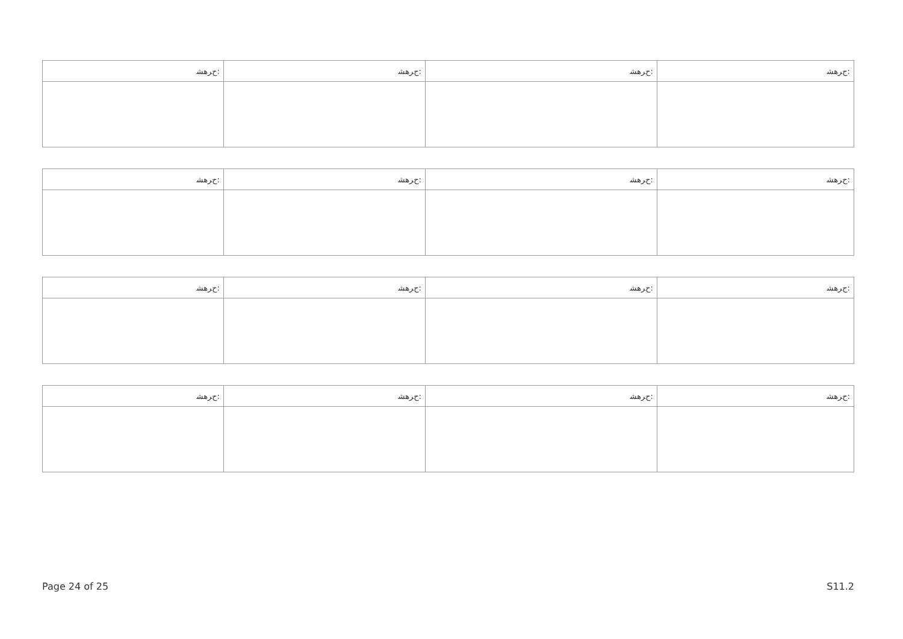| ﺡﺮﻫﺸ: | ﺡﺮﻫﺸ: | ﺡﺮﻫﺸ: | ﺡﺮﻫﺸ: |
| --- | --- | --- | --- |
| ﺡﺮﻫﺸ: | ﺡﺮﻫﺸ: | ﺡﺮﻫﺸ: | ﺡﺮﻫﺸ: |
| --- | --- | --- | --- |
| ﺡﺮﻫﺸ: | ﺡﺮﻫﺸ: | ﺡﺮﻫﺸ: | ﺡﺮﻫﺸ: |
| --- | --- | --- | --- |
| ﺡﺮﻫﺸ: | ﺡﺮﻫﺸ: | ﺡﺮﻫﺸ: | ﺡﺮﻫﺸ: |
| --- | --- | --- | --- |
Page 24 of 25 S11.2